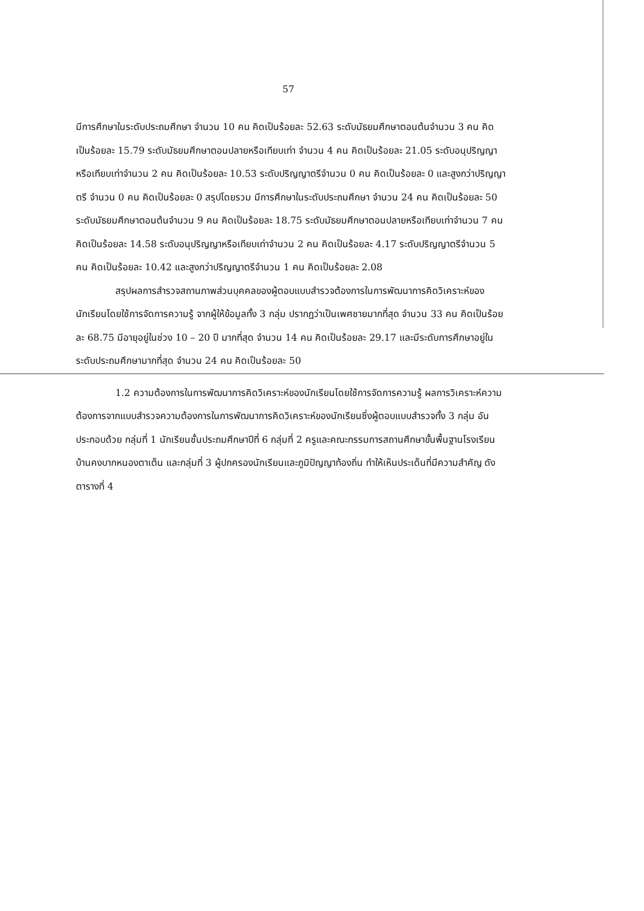57
มีการศึกษาในระดับประถมศึกษา จำนวน 10 คน คิดเป็นร้อยละ 52.63 ระดับมัธยมศึกษาตอนต้นจำนวน 3 คน คิดเป็นร้อยละ 15.79 ระดับมัธยมศึกษาตอนปลายหรือเทียบเท่า จำนวน 4 คน คิดเป็นร้อยละ 21.05 ระดับอนุปริญญาหรือเทียบเท่าจำนวน 2 คน คิดเป็นร้อยละ 10.53 ระดับปริญญาตรีจำนวน 0 คน คิดเป็นร้อยละ 0 และสูงกว่าปริญญาตรี จำนวน 0 คน คิดเป็นร้อยละ 0 สรุปโดยรวม มีการศึกษาในระดับประถมศึกษา จำนวน 24 คน คิดเป็นร้อยละ 50 ระดับมัธยมศึกษาตอนต้นจำนวน 9 คน คิดเป็นร้อยละ 18.75 ระดับมัธยมศึกษาตอนปลายหรือเทียบเท่าจำนวน 7 คน คิดเป็นร้อยละ 14.58 ระดับอนุปริญญาหรือเทียบเท่าจำนวน 2 คน คิดเป็นร้อยละ 4.17 ระดับปริญญาตรีจำนวน 5 คน คิดเป็นร้อยละ 10.42 และสูงกว่าปริญญาตรีจำนวน 1 คน คิดเป็นร้อยละ 2.08
สรุปผลการสำรวจสถานภาพส่วนบุคคลของผู้ตอบแบบสำรวจต้องการในการพัฒนาการคิดวิเคราะห์ของนักเรียนโดยใช้การจัดการความรู้ จากผู้ให้ข้อมูลทั้ง 3 กลุ่ม ปรากฏว่าเป็นเพศชายมากที่สุด จำนวน 33 คน คิดเป็นร้อยละ 68.75 มีอายุอยู่ในช่วง 10 – 20 ปี มากที่สุด จำนวน 14 คน คิดเป็นร้อยละ 29.17 และมีระดับการศึกษาอยู่ในระดับประถมศึกษามากที่สุด จำนวน 24 คน คิดเป็นร้อยละ 50
1.2 ความต้องการในการพัฒนาการคิดวิเคราะห์ของนักเรียนโดยใช้การจัดการความรู้ ผลการวิเคราะห์ความต้องการจากแบบสำรวจความต้องการในการพัฒนาการคิดวิเคราะห์ของนักเรียนซึ่งผู้ตอบแบบสำรวจทั้ง 3 กลุ่ม อันประกอบด้วย กลุ่มที่ 1 นักเรียนชั้นประถมศึกษาปีที่ 6 กลุ่มที่ 2 ครูและคณะกรรมการสถานศึกษาขั้นพื้นฐานโรงเรียนบ้านคงบากหนองตาเต็น และกลุ่มที่ 3 ผู้ปกครองนักเรียนและภูมิปัญญาท้องถิ่น ทำให้เห็นประเด็นที่มีความสำคัญ ดังตารางที่ 4